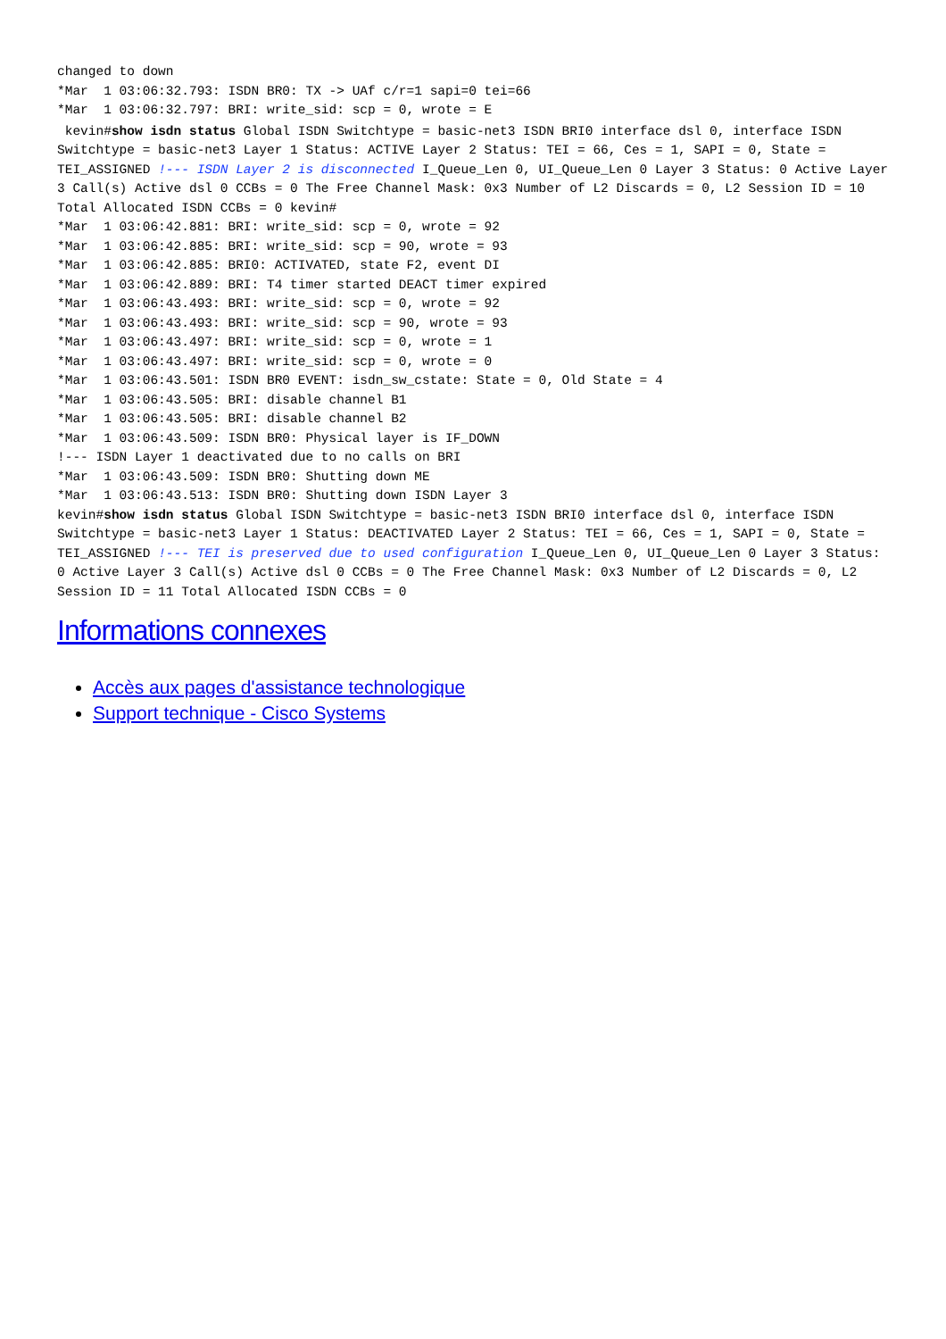changed to down
*Mar  1 03:06:32.793: ISDN BR0: TX -> UAf c/r=1 sapi=0 tei=66
*Mar  1 03:06:32.797: BRI: write_sid: scp = 0, wrote = E
kevin#show isdn status Global ISDN Switchtype = basic-net3 ISDN BRI0 interface dsl 0, interface ISDN Switchtype = basic-net3 Layer 1 Status: ACTIVE Layer 2 Status: TEI = 66, Ces = 1, SAPI = 0, State = TEI_ASSIGNED !--- ISDN Layer 2 is disconnected I_Queue_Len 0, UI_Queue_Len 0 Layer 3 Status: 0 Active Layer 3 Call(s) Active dsl 0 CCBs = 0 The Free Channel Mask: 0x3 Number of L2 Discards = 0, L2 Session ID = 10 Total Allocated ISDN CCBs = 0 kevin#
*Mar  1 03:06:42.881: BRI: write_sid: scp = 0, wrote = 92
*Mar  1 03:06:42.885: BRI: write_sid: scp = 90, wrote = 93
*Mar  1 03:06:42.885: BRI0: ACTIVATED, state F2, event DI
*Mar  1 03:06:42.889: BRI: T4 timer started DEACT timer expired
*Mar  1 03:06:43.493: BRI: write_sid: scp = 0, wrote = 92
*Mar  1 03:06:43.493: BRI: write_sid: scp = 90, wrote = 93
*Mar  1 03:06:43.497: BRI: write_sid: scp = 0, wrote = 1
*Mar  1 03:06:43.497: BRI: write_sid: scp = 0, wrote = 0
*Mar  1 03:06:43.501: ISDN BR0 EVENT: isdn_sw_cstate: State = 0, Old State = 4
*Mar  1 03:06:43.505: BRI: disable channel B1
*Mar  1 03:06:43.505: BRI: disable channel B2
*Mar  1 03:06:43.509: ISDN BR0: Physical layer is IF_DOWN
!--- ISDN Layer 1 deactivated due to no calls on BRI
*Mar  1 03:06:43.509: ISDN BR0: Shutting down ME
*Mar  1 03:06:43.513: ISDN BR0: Shutting down ISDN Layer 3
kevin#show isdn status Global ISDN Switchtype = basic-net3 ISDN BRI0 interface dsl 0, interface ISDN Switchtype = basic-net3 Layer 1 Status: DEACTIVATED Layer 2 Status: TEI = 66, Ces = 1, SAPI = 0, State = TEI_ASSIGNED !--- TEI is preserved due to used configuration I_Queue_Len 0, UI_Queue_Len 0 Layer 3 Status: 0 Active Layer 3 Call(s) Active dsl 0 CCBs = 0 The Free Channel Mask: 0x3 Number of L2 Discards = 0, L2 Session ID = 11 Total Allocated ISDN CCBs = 0
Informations connexes
Accès aux pages d'assistance technologique
Support technique - Cisco Systems